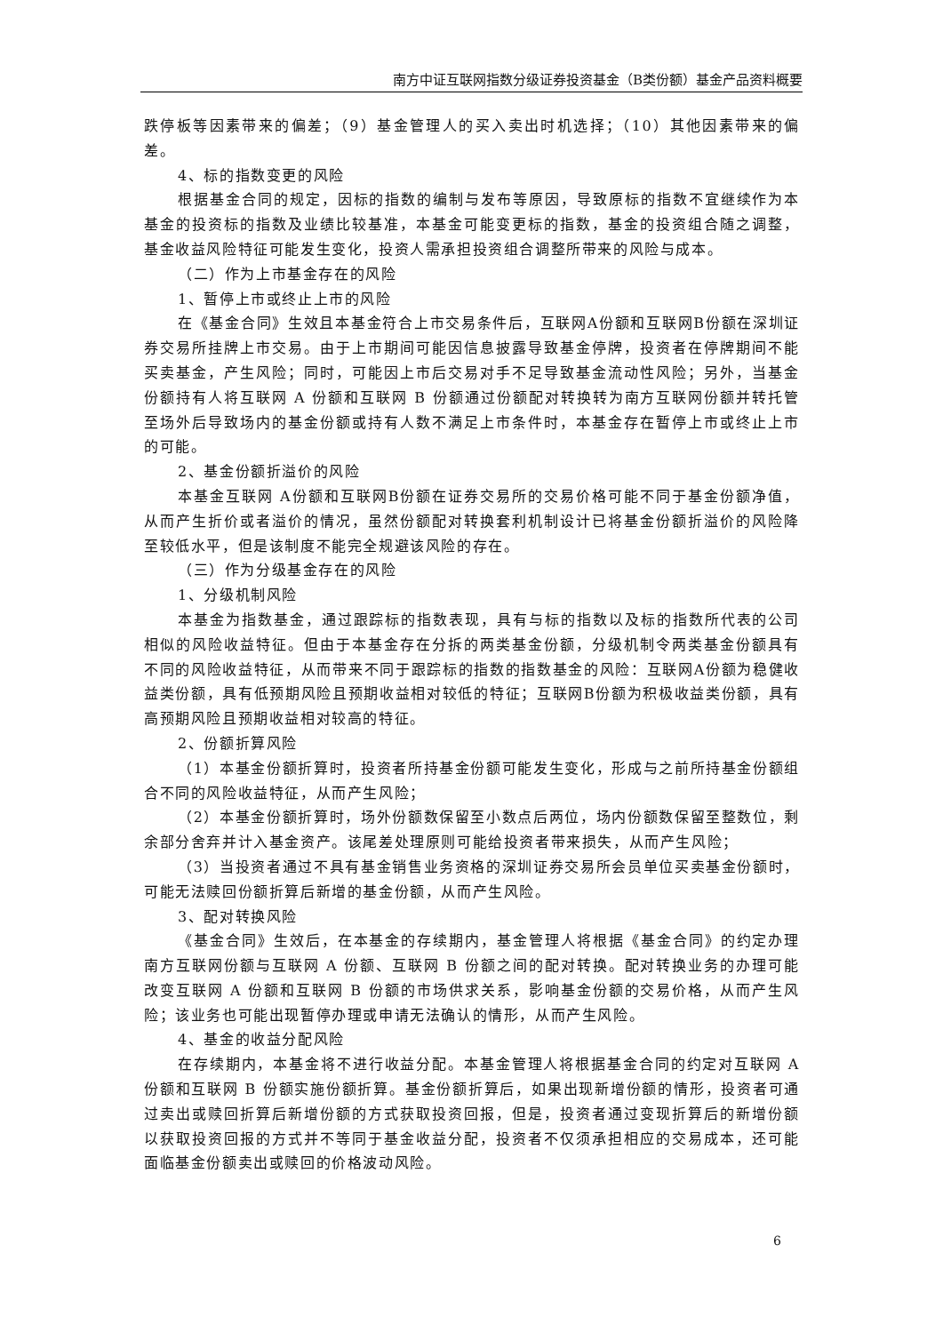南方中证互联网指数分级证券投资基金（B类份额）基金产品资料概要
跌停板等因素带来的偏差；（9）基金管理人的买入卖出时机选择；（10）其他因素带来的偏差。
4、标的指数变更的风险
根据基金合同的规定，因标的指数的编制与发布等原因，导致原标的指数不宜继续作为本基金的投资标的指数及业绩比较基准，本基金可能变更标的指数，基金的投资组合随之调整，基金收益风险特征可能发生变化，投资人需承担投资组合调整所带来的风险与成本。
（二）作为上市基金存在的风险
1、暂停上市或终止上市的风险
在《基金合同》生效且本基金符合上市交易条件后，互联网A份额和互联网B份额在深圳证券交易所挂牌上市交易。由于上市期间可能因信息披露导致基金停牌，投资者在停牌期间不能买卖基金，产生风险；同时，可能因上市后交易对手不足导致基金流动性风险；另外，当基金份额持有人将互联网 A 份额和互联网 B 份额通过份额配对转换转为南方互联网份额并转托管至场外后导致场内的基金份额或持有人数不满足上市条件时，本基金存在暂停上市或终止上市的可能。
2、基金份额折溢价的风险
本基金互联网 A份额和互联网B份额在证券交易所的交易价格可能不同于基金份额净值，从而产生折价或者溢价的情况，虽然份额配对转换套利机制设计已将基金份额折溢价的风险降至较低水平，但是该制度不能完全规避该风险的存在。
（三）作为分级基金存在的风险
1、分级机制风险
本基金为指数基金，通过跟踪标的指数表现，具有与标的指数以及标的指数所代表的公司相似的风险收益特征。但由于本基金存在分拆的两类基金份额，分级机制令两类基金份额具有不同的风险收益特征，从而带来不同于跟踪标的指数的指数基金的风险：互联网A份额为稳健收益类份额，具有低预期风险且预期收益相对较低的特征；互联网B份额为积极收益类份额，具有高预期风险且预期收益相对较高的特征。
2、份额折算风险
（1）本基金份额折算时，投资者所持基金份额可能发生变化，形成与之前所持基金份额组合不同的风险收益特征，从而产生风险；
（2）本基金份额折算时，场外份额数保留至小数点后两位，场内份额数保留至整数位，剩余部分舍弃并计入基金资产。该尾差处理原则可能给投资者带来损失，从而产生风险；
（3）当投资者通过不具有基金销售业务资格的深圳证券交易所会员单位买卖基金份额时，可能无法赎回份额折算后新增的基金份额，从而产生风险。
3、配对转换风险
《基金合同》生效后，在本基金的存续期内，基金管理人将根据《基金合同》的约定办理南方互联网份额与互联网 A 份额、互联网 B 份额之间的配对转换。配对转换业务的办理可能改变互联网 A 份额和互联网 B 份额的市场供求关系，影响基金份额的交易价格，从而产生风险；该业务也可能出现暂停办理或申请无法确认的情形，从而产生风险。
4、基金的收益分配风险
在存续期内，本基金将不进行收益分配。本基金管理人将根据基金合同的约定对互联网 A 份额和互联网 B 份额实施份额折算。基金份额折算后，如果出现新增份额的情形，投资者可通过卖出或赎回折算后新增份额的方式获取投资回报，但是，投资者通过变现折算后的新增份额以获取投资回报的方式并不等同于基金收益分配，投资者不仅须承担相应的交易成本，还可能面临基金份额卖出或赎回的价格波动风险。
6